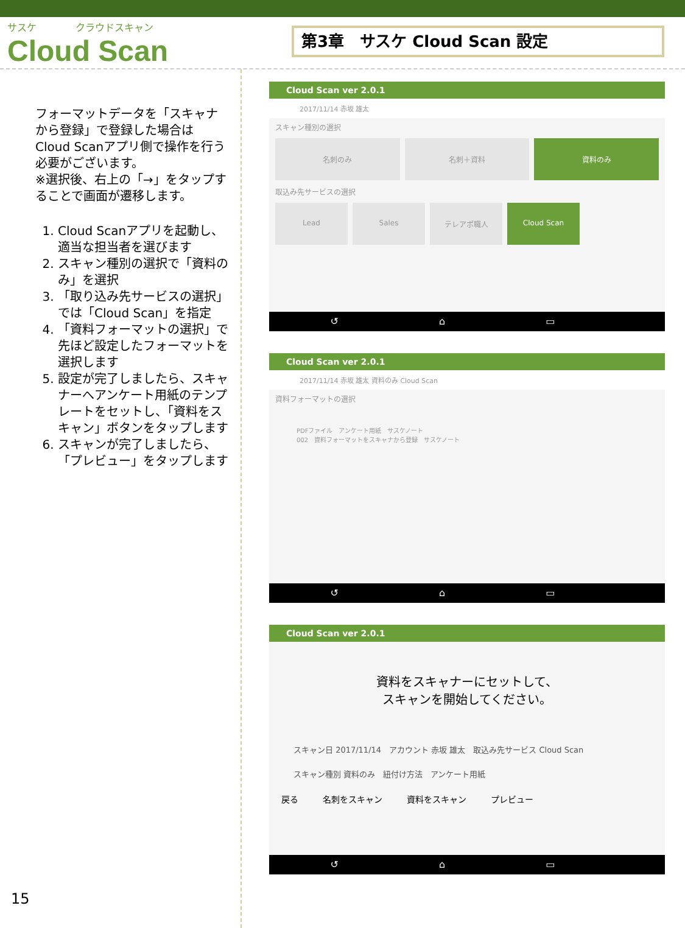サスケ　　　　クラウドスキャン
Cloud Scan
第3章　サスケ Cloud Scan 設定
フォーマットデータを「スキャナから登録」で登録した場合はCloud Scanアプリ側で操作を行う必要がございます。
※選択後、右上の「→」をタップすることで画面が遷移します。
1. Cloud Scanアプリを起動し、適当な担当者を選びます
2. スキャン種別の選択で「資料のみ」を選択
3. 「取り込み先サービスの選択」では「Cloud Scan」を指定
4. 「資料フォーマットの選択」で先ほど設定したフォーマットを選択します
5. 設定が完了しましたら、スキャナーへアンケート用紙のテンプレートをセットし、「資料をスキャン」ボタンをタップします
6. スキャンが完了しましたら、「プレビュー」をタップします
Cloud Scan ver 2.0.1
2017/11/14 赤坂 雄太
スキャン種別の選択
名刺のみ 名刺＋資料 資料のみ
取込み先サービスの選択
Lead Sales テレアポ職人 Cloud Scan
↺ ⌂ ▭
Cloud Scan ver 2.0.1
2017/11/14 赤坂 雄太 資料のみ Cloud Scan
資料フォーマットの選択
PDFファイル　アンケート用紙　サスケノート
002　資料フォーマットをスキャナから登録　サスケノート
↺ ⌂ ▭
Cloud Scan ver 2.0.1
資料をスキャナーにセットして、
スキャンを開始してください。
スキャン日 2017/11/14　アカウント 赤坂 雄太　取込み先サービス Cloud Scan
スキャン種別 資料のみ　紐付け方法　アンケート用紙
戻る 名刺をスキャン 資料をスキャン プレビュー
↺ ⌂ ▭
15